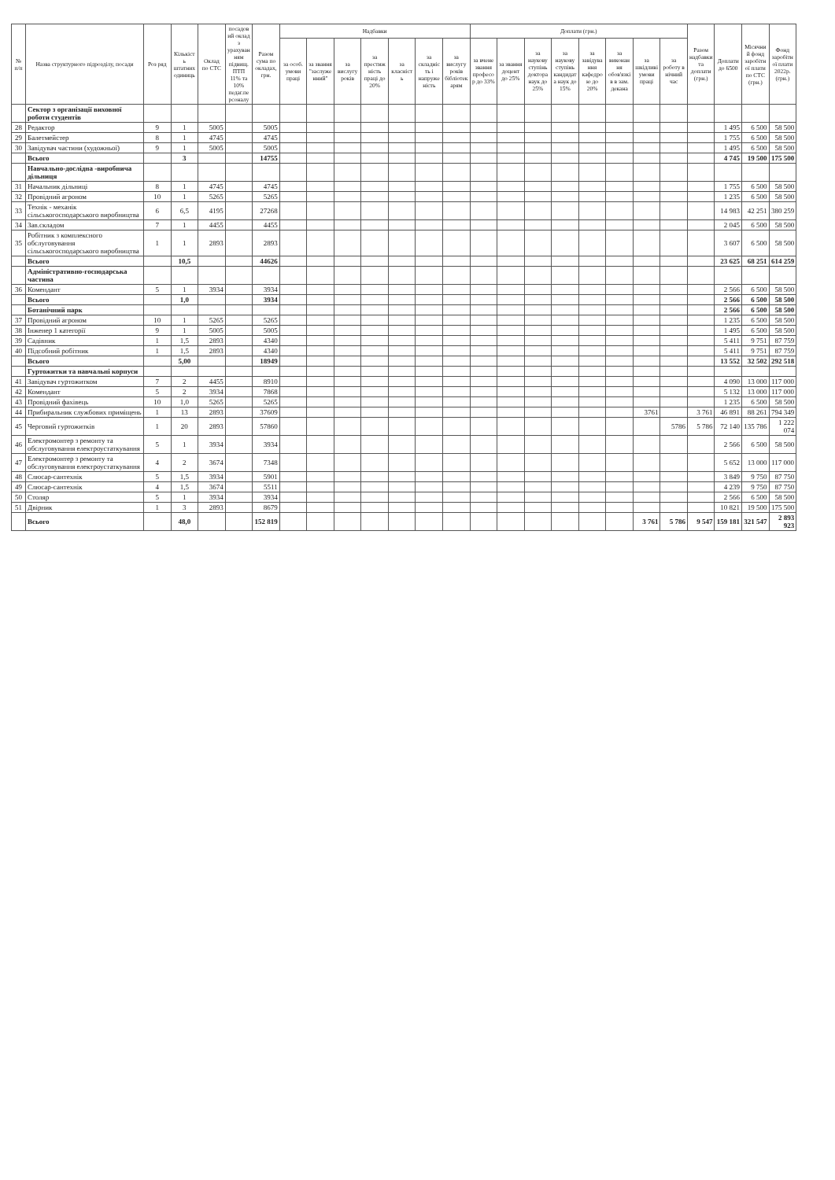| № п/п | Назва структурного підрозділу, посади | Роз ряд | Кількість штатних одиниць | Оклад по СТС | посадовий оклад з урахуванням підвищ. ПТП 11% та 10% педаг.персоналу | Разом сума по окладах, грн. | Надбавки | | | | | | | Доплати (грн.) | | | | | | | | Разом надбавки та доплати (грн.) | Доплати до 6500 | Місячний фонд заробітної плати по СТС (грн.) | Фонд заробітної плати 2022р. (грн.) |
| --- | --- | --- | --- | --- | --- | --- | --- | --- | --- | --- | --- | --- | --- | --- | --- | --- | --- | --- | --- | --- | --- | --- | --- | --- | --- |
| | | | | | | | за особ. умови праці | за звання "заслуженний" | за вислугу років | за престижність праці до 20% | за класність | за складність і напруженість | за вислугу років бібліотекарям | за вчене звання професор до 33% | за звання доцент до 25% | за наукову ступінь доктора наук до 25% | за наукову ступінь кандидата наук до 15% | за завідування кафедрою до 20% | за виконання обов'язків в зам. декана | за шкідливі умови праці | за роботу в нічний час | | | | |
| | Сектор з організації виховної роботи студентів | | | | | | | | | | | | | | | | | | | | | | | | |
| 28 | Редактор | 9 | 1 | 5005 | | 5005 | | | | | | | | | | | | | | | | | 1 495 | 6 500 | 58 500 |
| 29 | Балетмейстер | 8 | 1 | 4745 | | 4745 | | | | | | | | | | | | | | | | | 1 755 | 6 500 | 58 500 |
| 30 | Завідувач частини (художньої) | 9 | 1 | 5005 | | 5005 | | | | | | | | | | | | | | | | | 1 495 | 6 500 | 58 500 |
| | Всього | | 3 | | | 14755 | | | | | | | | | | | | | | | | | 4 745 | 19 500 | 175 500 |
| | Навчально-дослідна -виробнича дільниця | | | | | | | | | | | | | | | | | | | | | | | | |
| 31 | Начальник дільниці | 8 | 1 | 4745 | | 4745 | | | | | | | | | | | | | | | | | 1 755 | 6 500 | 58 500 |
| 32 | Провідний агроном | 10 | 1 | 5265 | | 5265 | | | | | | | | | | | | | | | | | 1 235 | 6 500 | 58 500 |
| 33 | Технік - механік сільськогосподарського виробництва | 6 | 6,5 | 4195 | | 27268 | | | | | | | | | | | | | | | | | 14 983 | 42 251 | 380 259 |
| 34 | Зав.складом | 7 | 1 | 4455 | | 4455 | | | | | | | | | | | | | | | | | 2 045 | 6 500 | 58 500 |
| 35 | Робітник з комплексного обслуговування сільськогосподарського виробництва | 1 | 1 | 2893 | | 2893 | | | | | | | | | | | | | | | | | 3 607 | 6 500 | 58 500 |
| | Всього | | 10,5 | | | 44626 | | | | | | | | | | | | | | | | | 23 625 | 68 251 | 614 259 |
| | Адміністративно-господарська частина | | | | | | | | | | | | | | | | | | | | | | | | |
| 36 | Комендант | 5 | 1 | 3934 | | 3934 | | | | | | | | | | | | | | | | | 2 566 | 6 500 | 58 500 |
| | Всього | | 1,0 | | | 3934 | | | | | | | | | | | | | | | | | 2 566 | 6 500 | 58 500 |
| | Ботанічний парк | | | | | | | | | | | | | | | | | | | | | | 2 566 | 6 500 | 58 500 |
| 37 | Провідний агроном | 10 | 1 | 5265 | | 5265 | | | | | | | | | | | | | | | | | 1 235 | 6 500 | 58 500 |
| 38 | Інженер 1 категорії | 9 | 1 | 5005 | | 5005 | | | | | | | | | | | | | | | | | 1 495 | 6 500 | 58 500 |
| 39 | Садівник | 1 | 1,5 | 2893 | | 4340 | | | | | | | | | | | | | | | | | 5 411 | 9 751 | 87 759 |
| 40 | Підсобний робітник | 1 | 1,5 | 2893 | | 4340 | | | | | | | | | | | | | | | | | 5 411 | 9 751 | 87 759 |
| | Всього | | 5,00 | | | 18949 | | | | | | | | | | | | | | | | | 13 552 | 32 502 | 292 518 |
| | Гуртожитки та навчальні корпуси | | | | | | | | | | | | | | | | | | | | | | | | |
| 41 | Завідувач гуртожитком | 7 | 2 | 4455 | | 8910 | | | | | | | | | | | | | | | | | 4 090 | 13 000 | 117 000 |
| 42 | Комендант | 5 | 2 | 3934 | | 7868 | | | | | | | | | | | | | | | | | 5 132 | 13 000 | 117 000 |
| 43 | Провідний фахівець | 10 | 1,0 | 5265 | | 5265 | | | | | | | | | | | | | | | | | 1 235 | 6 500 | 58 500 |
| 44 | Прибиральник службових приміщень | 1 | 13 | 2893 | | 37609 | | | | | | | | | | | | | | 3761 | | 3 761 | 46 891 | 88 261 | 794 349 |
| 45 | Черговий гуртожитків | 1 | 20 | 2893 | | 57860 | | | | | | | | | | | | | | | 5786 | 5 786 | 72 140 | 135 786 | 1 222 074 |
| 46 | Електромонтер з ремонту та обслуговування електроустаткування | 5 | 1 | 3934 | | 3934 | | | | | | | | | | | | | | | | | 2 566 | 6 500 | 58 500 |
| 47 | Електромонтер з ремонту та обслуговування електроустаткування | 4 | 2 | 3674 | | 7348 | | | | | | | | | | | | | | | | | 5 652 | 13 000 | 117 000 |
| 48 | Слюсар-сантехнік | 5 | 1,5 | 3934 | | 5901 | | | | | | | | | | | | | | | | | 3 849 | 9 750 | 87 750 |
| 49 | Слюсар-сантехнік | 4 | 1,5 | 3674 | | 5511 | | | | | | | | | | | | | | | | | 4 239 | 9 750 | 87 750 |
| 50 | Столяр | 5 | 1 | 3934 | | 3934 | | | | | | | | | | | | | | | | | 2 566 | 6 500 | 58 500 |
| 51 | Двірник | 1 | 3 | 2893 | | 8679 | | | | | | | | | | | | | | | | | 10 821 | 19 500 | 175 500 |
| | Всього | | 48,0 | | | 152 819 | | | | | | | | | | | | | | 3 761 | 5 786 | 9 547 | 159 181 | 321 547 | 2 893 923 |